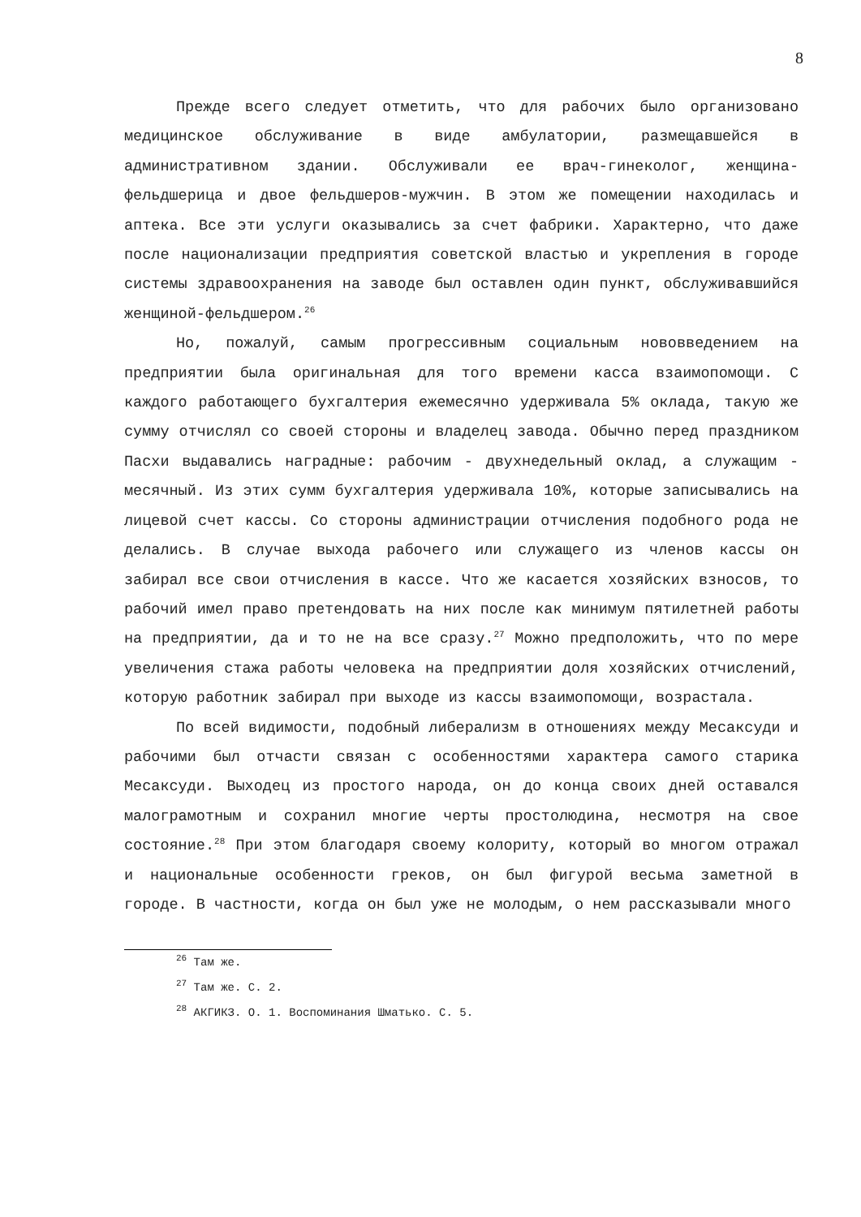8
Прежде всего следует отметить, что для рабочих было организовано медицинское обслуживание в виде амбулатории, размещавшейся в административном здании. Обслуживали ее врач-гинеколог, женщина-фельдшерица и двое фельдшеров-мужчин. В этом же помещении находилась и аптека. Все эти услуги оказывались за счет фабрики. Характерно, что даже после национализации предприятия советской властью и укрепления в городе системы здравоохранения на заводе был оставлен один пункт, обслуживавшийся женщиной-фельдшером.<sup>26</sup>
Но, пожалуй, самым прогрессивным социальным нововведением на предприятии была оригинальная для того времени касса взаимопомощи. С каждого работающего бухгалтерия ежемесячно удерживала 5% оклада, такую же сумму отчислял со своей стороны и владелец завода. Обычно перед праздником Пасхи выдавались наградные: рабочим - двухнедельный оклад, а служащим - месячный. Из этих сумм бухгалтерия удерживала 10%, которые записывались на лицевой счет кассы. Со стороны администрации отчисления подобного рода не делались. В случае выхода рабочего или служащего из членов кассы он забирал все свои отчисления в кассе. Что же касается хозяйских взносов, то рабочий имел право претендовать на них после как минимум пятилетней работы на предприятии, да и то не на все сразу.<sup>27</sup> Можно предположить, что по мере увеличения стажа работы человека на предприятии доля хозяйских отчислений, которую работник забирал при выходе из кассы взаимопомощи, возрастала.
По всей видимости, подобный либерализм в отношениях между Месаксуди и рабочими был отчасти связан с особенностями характера самого старика Месаксуди. Выходец из простого народа, он до конца своих дней оставался малограмотным и сохранил многие черты простолюдина, несмотря на свое состояние.<sup>28</sup> При этом благодаря своему колориту, который во многом отражал и национальные особенности греков, он был фигурой весьма заметной в городе. В частности, когда он был уже не молодым, о нем рассказывали много
<sup>26</sup> Там же.
<sup>27</sup> Там же. С. 2.
<sup>28</sup> АКГИКЗ. О. 1. Воспоминания Шматько. С. 5.